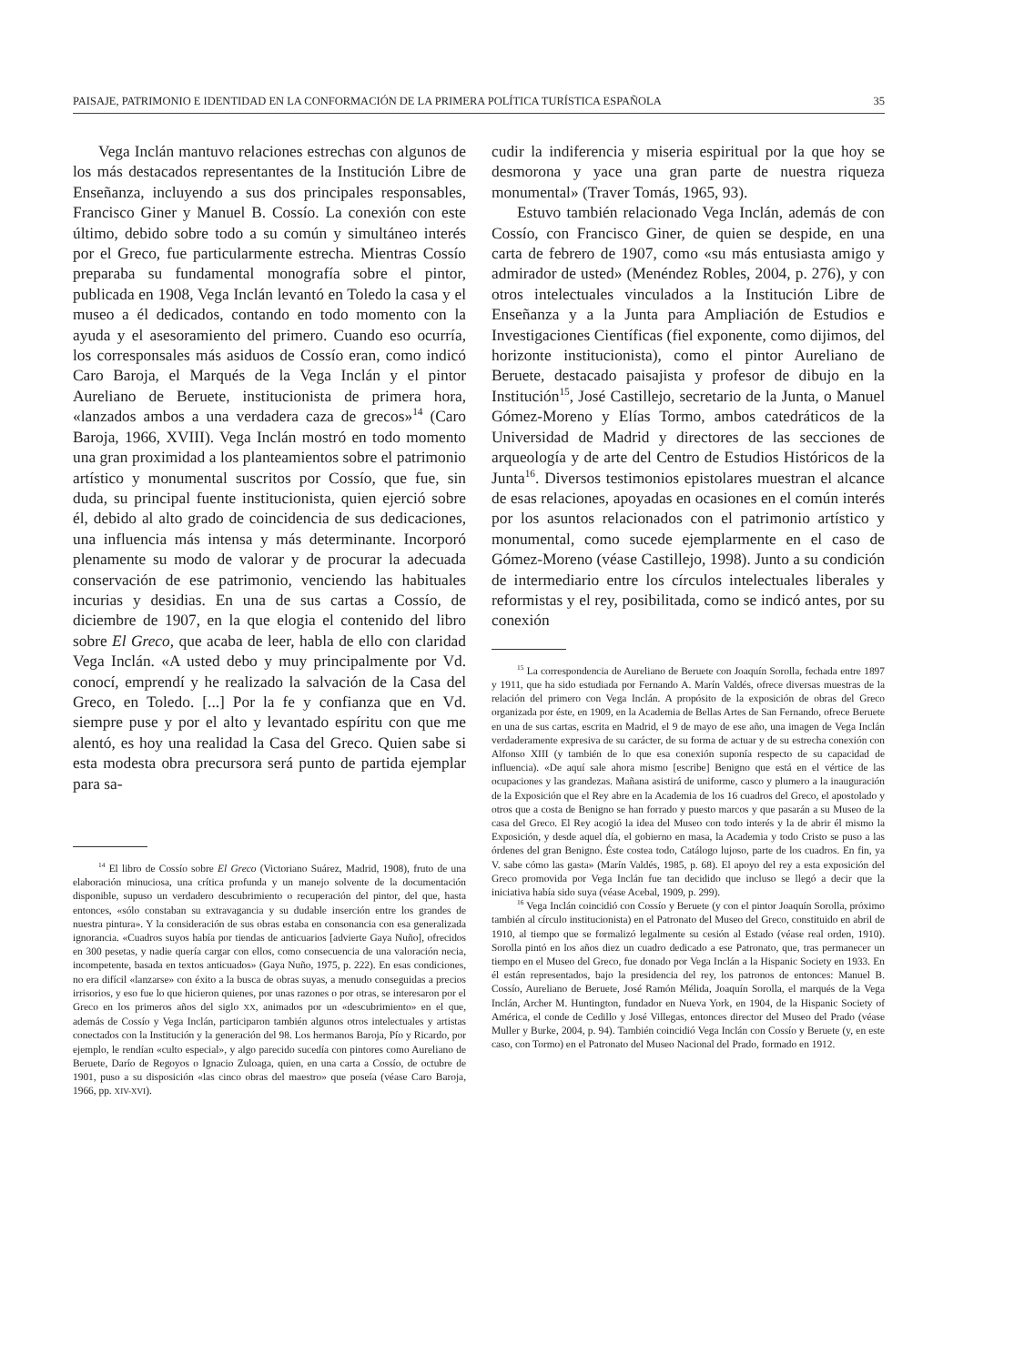PAISAJE, PATRIMONIO E IDENTIDAD EN LA CONFORMACIÓN DE LA PRIMERA POLÍTICA TURÍSTICA ESPAÑOLA 35
Vega Inclán mantuvo relaciones estrechas con algunos de los más destacados representantes de la Institución Libre de Enseñanza, incluyendo a sus dos principales responsables, Francisco Giner y Manuel B. Cossío. La conexión con este último, debido sobre todo a su común y simultáneo interés por el Greco, fue particularmente estrecha. Mientras Cossío preparaba su fundamental monografía sobre el pintor, publicada en 1908, Vega Inclán levantó en Toledo la casa y el museo a él dedicados, contando en todo momento con la ayuda y el asesoramiento del primero. Cuando eso ocurría, los corresponsales más asiduos de Cossío eran, como indicó Caro Baroja, el Marqués de la Vega Inclán y el pintor Aureliano de Beruete, institucionista de primera hora, «lanzados ambos a una verdadera caza de grecos»<sup>14</sup> (Caro Baroja, 1966, XVIII). Vega Inclán mostró en todo momento una gran proximidad a los planteamientos sobre el patrimonio artístico y monumental suscritos por Cossío, que fue, sin duda, su principal fuente institucionista, quien ejerció sobre él, debido al alto grado de coincidencia de sus dedicaciones, una influencia más intensa y más determinante. Incorporó plenamente su modo de valorar y de procurar la adecuada conservación de ese patrimonio, venciendo las habituales incurias y desidias. En una de sus cartas a Cossío, de diciembre de 1907, en la que elogia el contenido del libro sobre El Greco, que acaba de leer, habla de ello con claridad Vega Inclán. «A usted debo y muy principalmente por Vd. conocí, emprendí y he realizado la salvación de la Casa del Greco, en Toledo. [...] Por la fe y confianza que en Vd. siempre puse y por el alto y levantado espíritu con que me alentó, es hoy una realidad la Casa del Greco. Quien sabe si esta modesta obra precursora será punto de partida ejemplar para sa-
<sup>14</sup> El libro de Cossío sobre El Greco (Victoriano Suárez, Madrid, 1908), fruto de una elaboración minuciosa, una crítica profunda y un manejo solvente de la documentación disponible, supuso un verdadero descubrimiento o recuperación del pintor, del que, hasta entonces, «sólo constaban su extravagancia y su dudable inserción entre los grandes de nuestra pintura». Y la consideración de sus obras estaba en consonancia con esa generalizada ignorancia. «Cuadros suyos había por tiendas de anticuarios [advierte Gaya Nuño], ofrecidos en 300 pesetas, y nadie quería cargar con ellos, como consecuencia de una valoración necia, incompetente, basada en textos anticuados» (Gaya Nuño, 1975, p. 222). En esas condiciones, no era difícil «lanzarse» con éxito a la busca de obras suyas, a menudo conseguidas a precios irrisorios, y eso fue lo que hicieron quienes, por unas razones o por otras, se interesaron por el Greco en los primeros años del siglo XX, animados por un «descubrimiento» en el que, además de Cossío y Vega Inclán, participaron también algunos otros intelectuales y artistas conectados con la Institución y la generación del 98. Los hermanos Baroja, Pío y Ricardo, por ejemplo, le rendían «culto especial», y algo parecido sucedía con pintores como Aureliano de Beruete, Darío de Regoyos o Ignacio Zuloaga, quien, en una carta a Cossío, de octubre de 1901, puso a su disposición «las cinco obras del maestro» que poseía (véase Caro Baroja, 1966, pp. XIV-XVI).
cudir la indiferencia y miseria espiritual por la que hoy se desmorona y yace una gran parte de nuestra riqueza monumental» (Traver Tomás, 1965, 93).
Estuvo también relacionado Vega Inclán, además de con Cossío, con Francisco Giner, de quien se despide, en una carta de febrero de 1907, como «su más entusiasta amigo y admirador de usted» (Menéndez Robles, 2004, p. 276), y con otros intelectuales vinculados a la Institución Libre de Enseñanza y a la Junta para Ampliación de Estudios e Investigaciones Científicas (fiel exponente, como dijimos, del horizonte institucionista), como el pintor Aureliano de Beruete, destacado paisajista y profesor de dibujo en la Institución<sup>15</sup>, José Castillejo, secretario de la Junta, o Manuel Gómez-Moreno y Elías Tormo, ambos catedráticos de la Universidad de Madrid y directores de las secciones de arqueología y de arte del Centro de Estudios Históricos de la Junta<sup>16</sup>. Diversos testimonios epistolares muestran el alcance de esas relaciones, apoyadas en ocasiones en el común interés por los asuntos relacionados con el patrimonio artístico y monumental, como sucede ejemplarmente en el caso de Gómez-Moreno (véase Castillejo, 1998). Junto a su condición de intermediario entre los círculos intelectuales liberales y reformistas y el rey, posibilitada, como se indicó antes, por su conexión
<sup>15</sup> La correspondencia de Aureliano de Beruete con Joaquín Sorolla, fechada entre 1897 y 1911, que ha sido estudiada por Fernando A. Marín Valdés, ofrece diversas muestras de la relación del primero con Vega Inclán. A propósito de la exposición de obras del Greco organizada por éste, en 1909, en la Academia de Bellas Artes de San Fernando, ofrece Beruete en una de sus cartas, escrita en Madrid, el 9 de mayo de ese año, una imagen de Vega Inclán verdaderamente expresiva de su carácter, de su forma de actuar y de su estrecha conexión con Alfonso XIII (y también de lo que esa conexión suponía respecto de su capacidad de influencia). «De aquí sale ahora mismo [escribe] Benigno que está en el vértice de las ocupaciones y las grandezas. Mañana asistirá de uniforme, casco y plumero a la inauguración de la Exposición que el Rey abre en la Academia de los 16 cuadros del Greco, el apostolado y otros que a costa de Benigno se han forrado y puesto marcos y que pasarán a su Museo de la casa del Greco. El Rey acogió la idea del Museo con todo interés y la de abrir él mismo la Exposición, y desde aquel día, el gobierno en masa, la Academia y todo Cristo se puso a las órdenes del gran Benigno. Éste costea todo, Catálogo lujoso, parte de los cuadros. En fin, ya V. sabe cómo las gasta» (Marín Valdés, 1985, p. 68). El apoyo del rey a esta exposición del Greco promovida por Vega Inclán fue tan decidido que incluso se llegó a decir que la iniciativa había sido suya (véase Acebal, 1909, p. 299).
<sup>16</sup> Vega Inclán coincidió con Cossío y Beruete (y con el pintor Joaquín Sorolla, próximo también al círculo institucionista) en el Patronato del Museo del Greco, constituido en abril de 1910, al tiempo que se formalizó legalmente su cesión al Estado (véase real orden, 1910). Sorolla pintó en los años diez un cuadro dedicado a ese Patronato, que, tras permanecer un tiempo en el Museo del Greco, fue donado por Vega Inclán a la Hispanic Society en 1933. En él están representados, bajo la presidencia del rey, los patronos de entonces: Manuel B. Cossío, Aureliano de Beruete, José Ramón Mélida, Joaquín Sorolla, el marqués de la Vega Inclán, Archer M. Huntington, fundador en Nueva York, en 1904, de la Hispanic Society of América, el conde de Cedillo y José Villegas, entonces director del Museo del Prado (véase Muller y Burke, 2004, p. 94). También coincidió Vega Inclán con Cossío y Beruete (y, en este caso, con Tormo) en el Patronato del Museo Nacional del Prado, formado en 1912.